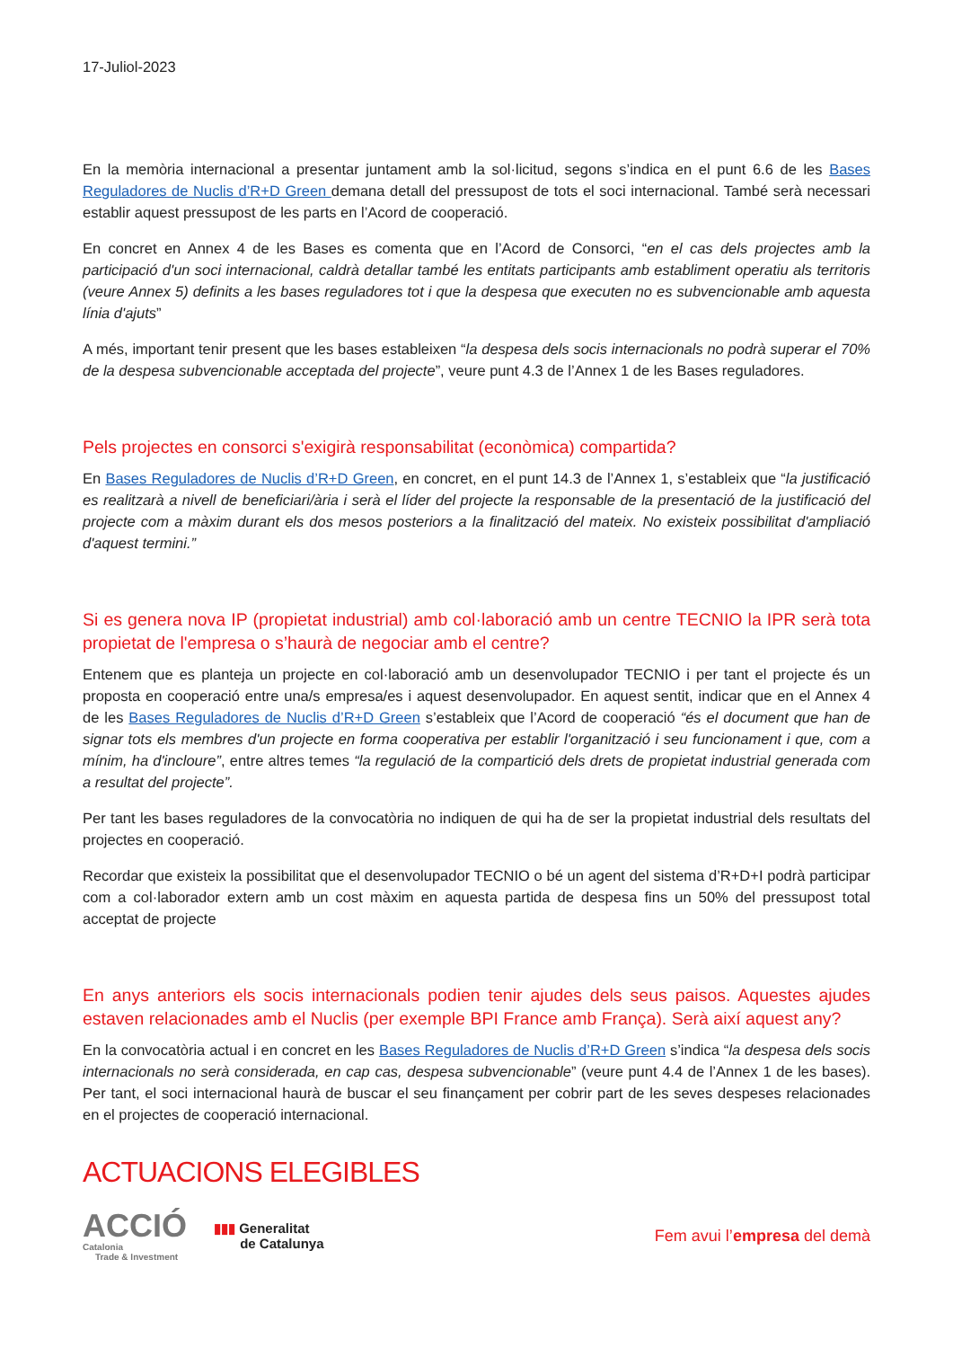17-Juliol-2023
En la memòria internacional a presentar juntament amb la sol·licitud, segons s’indica en el punt 6.6 de les Bases Reguladores de Nuclis d’R+D Green demana detall del pressupost de tots el soci internacional. També serà necessari establir aquest pressupost de les parts en l’Acord de cooperació.
En concret en Annex 4 de les Bases es comenta que en l’Acord de Consorci, “en el cas dels projectes amb la participació d'un soci internacional, caldrà detallar també les entitats participants amb establiment operatiu als territoris (veure Annex 5) definits a les bases reguladores tot i que la despesa que executen no es subvencionable amb aquesta línia d'ajuts”
A més, important tenir present que les bases estableixen “la despesa dels socis internacionals no podrà superar el 70% de la despesa subvencionable acceptada del projecte”, veure punt 4.3 de l’Annex 1 de les Bases reguladores.
Pels projectes en consorci s'exigirà responsabilitat (econòmica) compartida?
En Bases Reguladores de Nuclis d’R+D Green, en concret, en el punt 14.3 de l’Annex 1, s’estableix que “la justificació es realitzarà a nivell de beneficiari/ària i serà el líder del projecte la responsable de la presentació de la justificació del projecte com a màxim durant els dos mesos posteriors a la finalització del mateix. No existeix possibilitat d'ampliació d'aquest termini.”
Si es genera nova IP (propietat industrial) amb col·laboració amb un centre TECNIO la IPR serà tota propietat de l'empresa o s’haurà de negociar amb el centre?
Entenem que es planteja un projecte en col·laboració amb un desenvolupador TECNIO i per tant el projecte és un proposta en cooperació entre una/s empresa/es i aquest desenvolupador. En aquest sentit, indicar que en el Annex 4 de les Bases Reguladores de Nuclis d’R+D Green s’estableix que l’Acord de cooperació “és el document que han de signar tots els membres d'un projecte en forma cooperativa per establir l'organització i seu funcionament i que, com a mínim, ha d'incloure”, entre altres temes “la regulació de la compartició dels drets de propietat industrial generada com a resultat del projecte”.
Per tant les bases reguladores de la convocatòria no indiquen de qui ha de ser la propietat industrial dels resultats del projectes en cooperació.
Recordar que existeix la possibilitat que el desenvolupador TECNIO o bé un agent del sistema d’R+D+I podrà participar com a col·laborador extern amb un cost màxim en aquesta partida de despesa fins un 50% del pressupost total acceptat de projecte
En anys anteriors els socis internacionals podien tenir ajudes dels seus paisos. Aquestes ajudes estaven relacionades amb el Nuclis (per exemple BPI France amb França). Serà així aquest any?
En la convocatòria actual i en concret en les Bases Reguladores de Nuclis d’R+D Green s’indica “la despesa dels socis internacionals no serà considerada, en cap cas, despesa subvencionable” (veure punt 4.4 de l’Annex 1 de les bases). Per tant, el soci internacional haurà de buscar el seu finançament per cobrir part de les seves despeses relacionades en el projectes de cooperació internacional.
ACTUACIONS ELEGIBLES
ACCIÓ
Catalonia
Trade & Investment
▮▮▮ Generalitat
de Catalunya
Fem avui l’empresa del demà